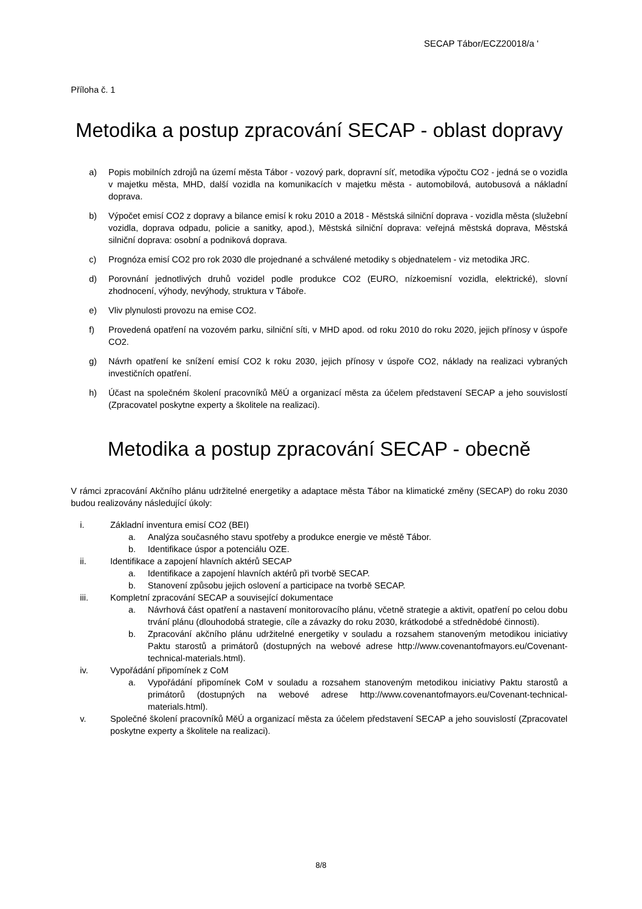SECAP Tábor/ECZ20018/a '
Příloha č. 1
Metodika a postup zpracování SECAP - oblast dopravy
a) Popis mobilních zdrojů na území města Tábor - vozový park, dopravní síť, metodika výpočtu CO2 - jedná se o vozidla v majetku města, MHD, další vozidla na komunikacích v majetku města - automobilová, autobusová a nákladní doprava.
b) Výpočet emisí CO2 z dopravy a bilance emisí k roku 2010 a 2018 - Městská silniční doprava - vozidla města (služební vozidla, doprava odpadu, policie a sanitky, apod.), Městská silniční doprava: veřejná městská doprava, Městská silniční doprava: osobní a podniková doprava.
c) Prognóza emisí CO2 pro rok 2030 dle projednané a schválené metodiky s objednatelem - viz metodika JRC.
d) Porovnání jednotlivých druhů vozidel podle produkce CO2 (EURO, nízkoemisní vozidla, elektrické), slovní zhodnocení, výhody, nevýhody, struktura v Táboře.
e) Vliv plynulosti provozu na emise CO2.
f) Provedená opatření na vozovém parku, silniční síti, v MHD apod. od roku 2010 do roku 2020, jejich přínosy v úspoře CO2.
g) Návrh opatření ke snížení emisí CO2 k roku 2030, jejich přínosy v úspoře CO2, náklady na realizaci vybraných investičních opatření.
h) Účast na společném školení pracovníků MěÚ a organizací města za účelem představení SECAP a jeho souvislostí (Zpracovatel poskytne experty a školitele na realizaci).
Metodika a postup zpracování SECAP - obecně
V rámci zpracování Akčního plánu udržitelné energetiky a adaptace města Tábor na klimatické změny (SECAP) do roku 2030 budou realizovány následující úkoly:
i. Základní inventura emisí CO2 (BEI)
a. Analýza současného stavu spotřeby a produkce energie ve městě Tábor.
b. Identifikace úspor a potenciálu OZE.
ii. Identifikace a zapojení hlavních aktérů SECAP
a. Identifikace a zapojení hlavních aktérů při tvorbě SECAP.
b. Stanovení způsobu jejich oslovení a participace na tvorbě SECAP.
iii. Kompletní zpracování SECAP a související dokumentace
a. Návrhová část opatření a nastavení monitorovacího plánu, včetně strategie a aktivit, opatření po celou dobu trvání plánu (dlouhodobá strategie, cíle a závazky do roku 2030, krátkodobé a střednědobé činnosti).
b. Zpracování akčního plánu udržitelné energetiky v souladu a rozsahem stanoveným metodikou iniciativy Paktu starostů a primátorů (dostupných na webové adrese http://www.covenantofmayors.eu/Covenant-technical-materials.html).
iv. Vypořádání připomínek z CoM
a. Vypořádání připomínek CoM v souladu a rozsahem stanoveným metodikou iniciativy Paktu starostů a primátorů (dostupných na webové adrese http://www.covenantofmayors.eu/Covenant-technical-materials.html).
v. Společné školení pracovníků MěÚ a organizací města za účelem představení SECAP a jeho souvislostí (Zpracovatel poskytne experty a školitele na realizaci).
8/8